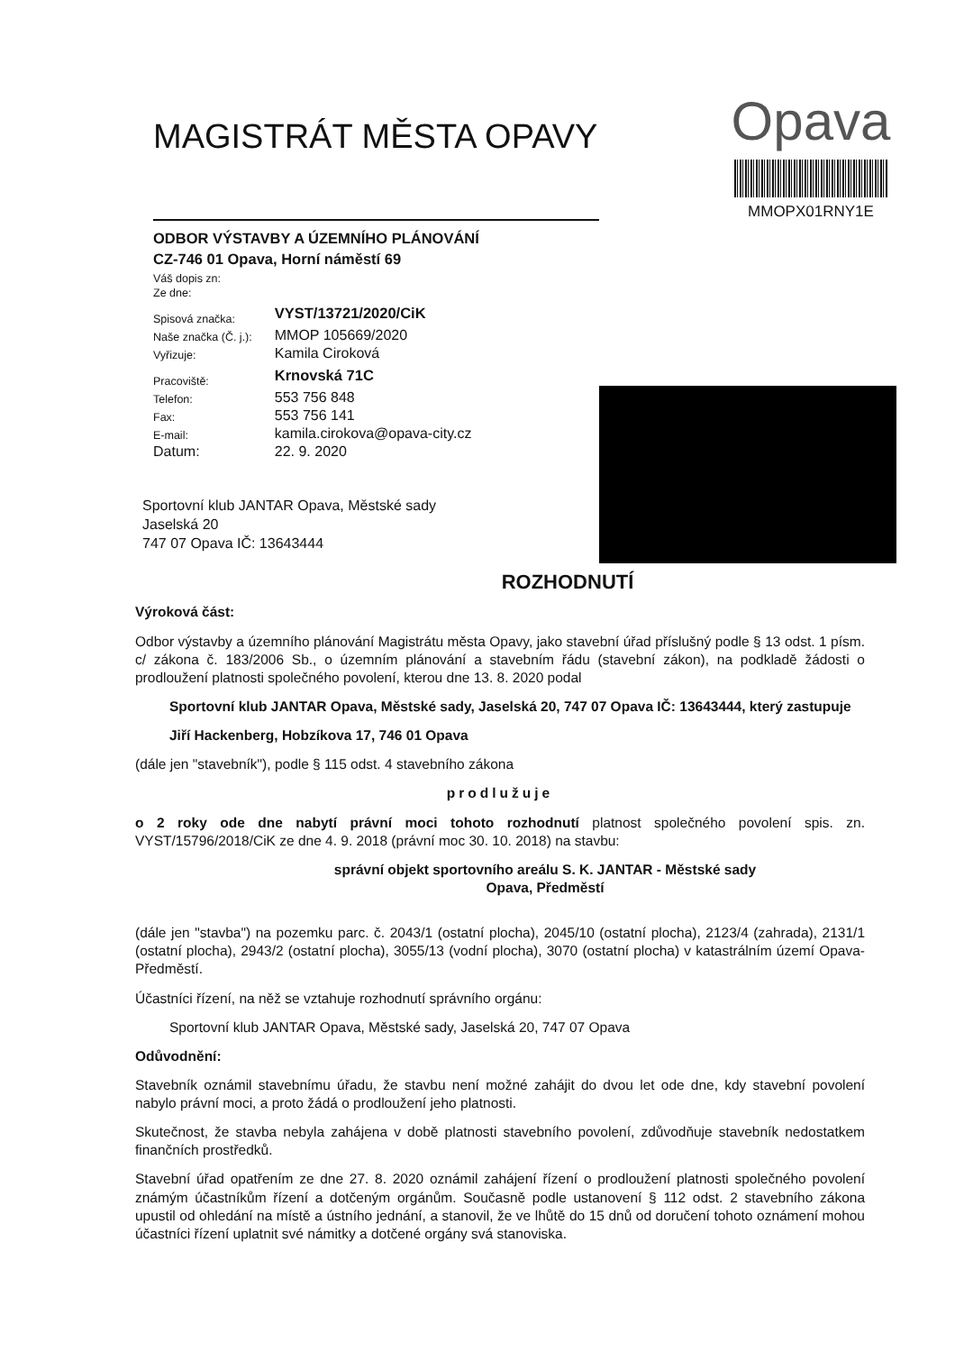MAGISTRÁT MĚSTA OPAVY
Opava
MMOPX01RNY1E
ODBOR VÝSTAVBY A ÚZEMNÍHO PLÁNOVÁNÍ
CZ-746 01 Opava, Horní náměstí 69
| Váš dopis zn: | |
| Ze dne: | |
| Spisová značka: | VYST/13721/2020/CiK |
| Naše značka (Č. j.): | MMOP 105669/2020 |
| Vyřizuje: | Kamila Ciroková |
| Pracoviště: | Krnovská 71C |
| Telefon: | 553 756 848 |
| Fax: | 553 756 141 |
| E-mail: | kamila.cirokova@opava-city.cz |
| Datum: | 22. 9. 2020 |
Sportovní klub JANTAR Opava, Městské sady
Jaselská 20
747 07 Opava IČ: 13643444
ROZHODNUTÍ
Výroková část:
Odbor výstavby a územního plánování Magistrátu města Opavy, jako stavební úřad příslušný podle § 13 odst. 1 písm. c/ zákona č. 183/2006 Sb., o územním plánování a stavebním řádu (stavební zákon), na podkladě žádosti o prodloužení platnosti společného povolení, kterou dne 13. 8. 2020 podal
Sportovní klub JANTAR Opava, Městské sady, Jaselská 20, 747 07 Opava IČ: 13643444, který zastupuje
Jiří Hackenberg, Hobzíkova 17, 746 01 Opava
(dále jen "stavebník"), podle § 115 odst. 4 stavebního zákona
prodlužuje
o 2 roky ode dne nabytí právní moci tohoto rozhodnutí platnost společného povolení spis. zn. VYST/15796/2018/CiK ze dne 4. 9. 2018 (právní moc 30. 10. 2018) na stavbu:
správní objekt sportovního areálu S. K. JANTAR - Městské sady
Opava, Předměstí
(dále jen "stavba") na pozemku parc. č. 2043/1 (ostatní plocha), 2045/10 (ostatní plocha), 2123/4 (zahrada), 2131/1 (ostatní plocha), 2943/2 (ostatní plocha), 3055/13 (vodní plocha), 3070 (ostatní plocha) v katastrálním území Opava-Předměstí.
Účastníci řízení, na něž se vztahuje rozhodnutí správního orgánu:
Sportovní klub JANTAR Opava, Městské sady, Jaselská 20, 747 07 Opava
Odůvodnění:
Stavebník oznámil stavebnímu úřadu, že stavbu není možné zahájit do dvou let ode dne, kdy stavební povolení nabylo právní moci, a proto žádá o prodloužení jeho platnosti.
Skutečnost, že stavba nebyla zahájena v době platnosti stavebního povolení, zdůvodňuje stavebník nedostatkem finančních prostředků.
Stavební úřad opatřením ze dne 27. 8. 2020 oznámil zahájení řízení o prodloužení platnosti společného povolení známým účastníkům řízení a dotčeným orgánům. Současně podle ustanovení § 112 odst. 2 stavebního zákona upustil od ohledání na místě a ústního jednání, a stanovil, že ve lhůtě do 15 dnů od doručení tohoto oznámení mohou účastníci řízení uplatnit své námitky a dotčené orgány svá stanoviska.